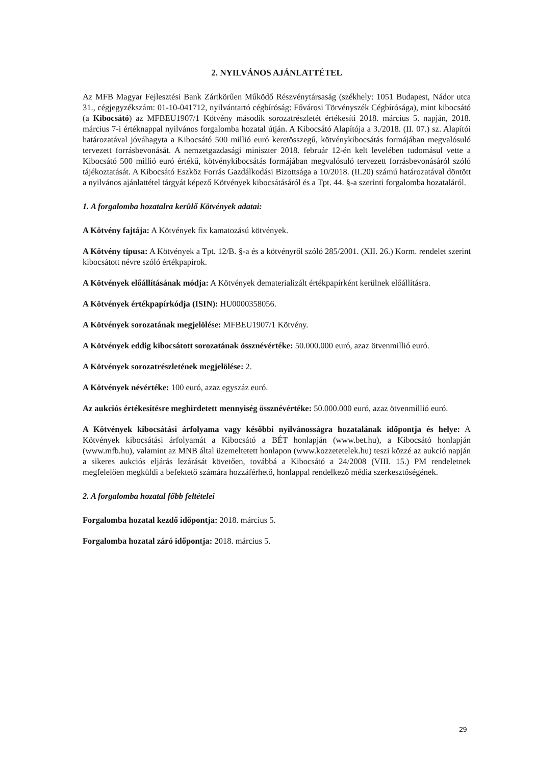2. NYILVÁNOS AJÁNLATTÉTEL
Az MFB Magyar Fejlesztési Bank Zártkörűen Működő Részvénytársaság (székhely: 1051 Budapest, Nádor utca 31., cégjegyzékszám: 01-10-041712, nyilvántartó cégbíróság: Fővárosi Törvényszék Cégbírósága), mint kibocsátó (a Kibocsátó) az MFBEU1907/1 Kötvény második sorozatrészletét értékesíti 2018. március 5. napján, 2018. március 7-i értéknappal nyilvános forgalomba hozatal útján. A Kibocsátó Alapítója a 3./2018. (II. 07.) sz. Alapítói határozatával jóváhagyta a Kibocsátó 500 millió euró keretösszegű, kötvénykibocsátás formájában megvalósuló tervezett forrásbevonását. A nemzetgazdasági miniszter 2018. február 12-én kelt levelében tudomásul vette a Kibocsátó 500 millió euró értékű, kötvénykibocsátás formájában megvalósuló tervezett forrásbevonásáról szóló tájékoztatását. A Kibocsátó Eszköz Forrás Gazdálkodási Bizottsága a 10/2018. (II.20) számú határozatával döntött a nyilvános ajánlattétel tárgyát képező Kötvények kibocsátásáról és a Tpt. 44. §-a szerinti forgalomba hozataláról.
1. A forgalomba hozatalra kerülő Kötvények adatai:
A Kötvény fajtája: A Kötvények fix kamatozású kötvények.
A Kötvény típusa: A Kötvények a Tpt. 12/B. §-a és a kötvényről szóló 285/2001. (XII. 26.) Korm. rendelet szerint kibocsátott névre szóló értékpapírok.
A Kötvények előállításának módja: A Kötvények dematerializált értékpapírként kerülnek előállításra.
A Kötvények értékpapírkódja (ISIN): HU0000358056.
A Kötvények sorozatának megjelölése: MFBEU1907/1 Kötvény.
A Kötvények eddig kibocsátott sorozatának össznévértéke: 50.000.000 euró, azaz ötvenmillió euró.
A Kötvények sorozatrészletének megjelölése: 2.
A Kötvények névértéke: 100 euró, azaz egyszáz euró.
Az aukciós értékesítésre meghirdetett mennyiség össznévértéke: 50.000.000 euró, azaz ötvenmillió euró.
A Kötvények kibocsátási árfolyama vagy későbbi nyilvánosságra hozatalának időpontja és helye: A Kötvények kibocsátási árfolyamát a Kibocsátó a BÉT honlapján (www.bet.hu), a Kibocsátó honlapján (www.mfb.hu), valamint az MNB által üzemeltetett honlapon (www.kozzetetelek.hu) teszi közzé az aukció napján a sikeres aukciós eljárás lezárását követően, továbbá a Kibocsátó a 24/2008 (VIII. 15.) PM rendeletnek megfelelően megküldi a befektető számára hozzáférhető, honlappal rendelkező média szerkesztőségének.
2. A forgalomba hozatal főbb feltételei
Forgalomba hozatal kezdő időpontja: 2018. március 5.
Forgalomba hozatal záró időpontja: 2018. március 5.
29